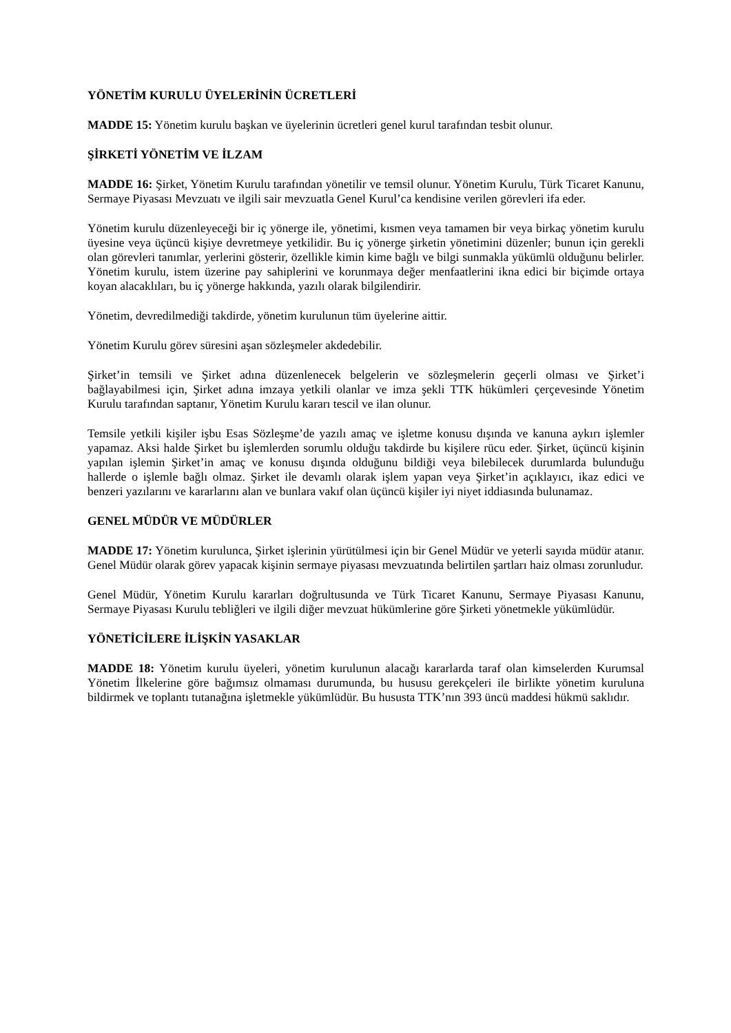YÖNETİM KURULU ÜYELERİNİN ÜCRETLERİ
MADDE 15: Yönetim kurulu başkan ve üyelerinin ücretleri genel kurul tarafından tesbit olunur.
ŞİRKETİ YÖNETİM VE İLZAM
MADDE 16: Şirket, Yönetim Kurulu tarafından yönetilir ve temsil olunur. Yönetim Kurulu, Türk Ticaret Kanunu, Sermaye Piyasası Mevzuatı ve ilgili sair mevzuatla Genel Kurul’ca kendisine verilen görevleri ifa eder.
Yönetim kurulu düzenleyeceği bir iç yönerge ile, yönetimi, kısmen veya tamamen bir veya birkaç yönetim kurulu üyesine veya üçüncü kişiye devretmeye yetkilidir. Bu iç yönerge şirketin yönetimini düzenler; bunun için gerekli olan görevleri tanımlar, yerlerini gösterir, özellikle kimin kime bağlı ve bilgi sunmakla yükümlü olduğunu belirler. Yönetim kurulu, istem üzerine pay sahiplerini ve korunmaya değer menfaatlerini ikna edici bir biçimde ortaya koyan alacaklıları, bu iç yönerge hakkında, yazılı olarak bilgilendirir.
Yönetim, devredilmediği takdirde, yönetim kurulunun tüm üyelerine aittir.
Yönetim Kurulu görev süresini aşan sözleşmeler akdedebilir.
Şirket’in temsili ve Şirket adına düzenlenecek belgelerin ve sözleşmelerin geçerli olması ve Şirket’i bağlayabilmesi için, Şirket adına imzaya yetkili olanlar ve imza şekli TTK hükümleri çerçevesinde Yönetim Kurulu tarafından saptanır, Yönetim Kurulu kararı tescil ve ilan olunur.
Temsile yetkili kişiler işbu Esas Sözleşme’de yazılı amaç ve işletme konusu dışında ve kanuna aykırı işlemler yapamaz. Aksi halde Şirket bu işlemlerden sorumlu olduğu takdirde bu kişilere rücu eder. Şirket, üçüncü kişinin yapılan işlemin Şirket’in amaç ve konusu dışında olduğunu bildiği veya bilebilecek durumlarda bulunduğu hallerde o işlemle bağlı olmaz. Şirket ile devamlı olarak işlem yapan veya Şirket’in açıklayıcı, ikaz edici ve benzeri yazılarını ve kararlarını alan ve bunlara vakıf olan üçüncü kişiler iyi niyet iddiasında bulunamaz.
GENEL MÜDÜR VE MÜDÜRLER
MADDE 17: Yönetim kurulunca, Şirket işlerinin yürütülmesi için bir Genel Müdür ve yeterli sayıda müdür atanır. Genel Müdür olarak görev yapacak kişinin sermaye piyasası mevzuatında belirtilen şartları haiz olması zorunludur.
Genel Müdür, Yönetim Kurulu kararları doğrultusunda ve Türk Ticaret Kanunu, Sermaye Piyasası Kanunu, Sermaye Piyasası Kurulu tebliğleri ve ilgili diğer mevzuat hükümlerine göre Şirketi yönetmekle yükümlüdür.
YÖNETİCİLERE İLİŞKİN YASAKLAR
MADDE 18: Yönetim kurulu üyeleri, yönetim kurulunun alacağı kararlarda taraf olan kimselerden Kurumsal Yönetim İlkelerine göre bağımsız olmaması durumunda, bu hususu gerekçeleri ile birlikte yönetim kuruluna bildirmek ve toplantı tutanağına işletmekle yükümlüdür. Bu hususta TTK’nın 393 üncü maddesi hükmü saklıdır.